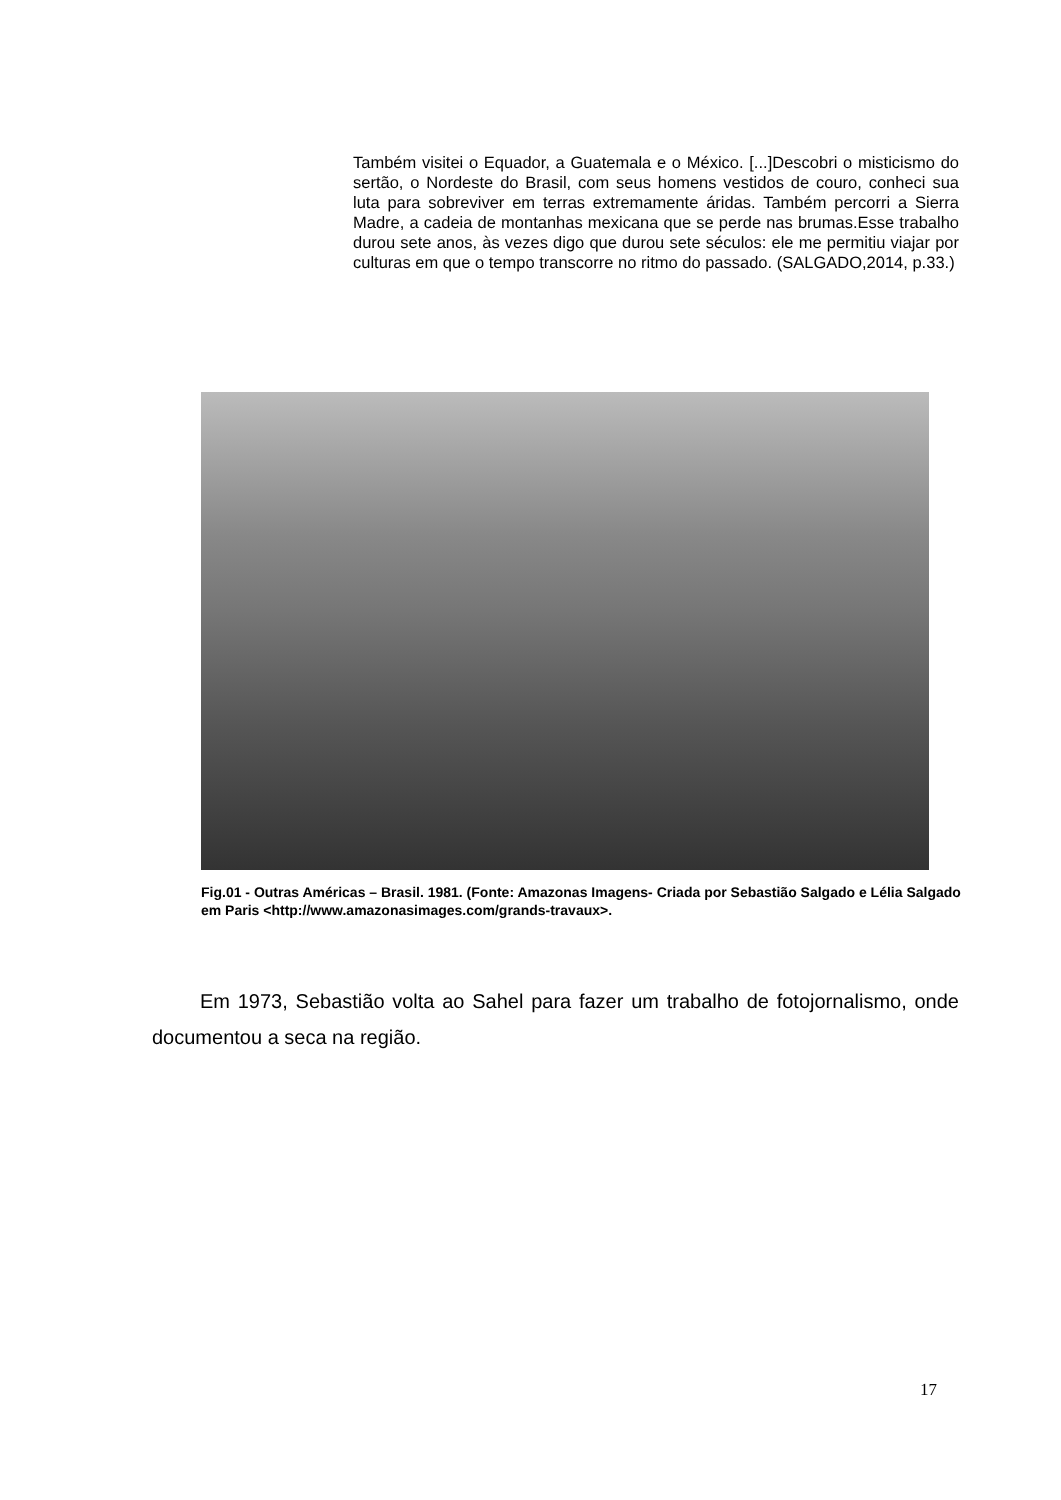Também visitei o Equador, a Guatemala e o México. [...]Descobri o misticismo do sertão, o Nordeste do Brasil, com seus homens vestidos de couro, conheci sua luta para sobreviver em terras extremamente áridas. Também percorri a Sierra Madre, a cadeia de montanhas mexicana que se perde nas brumas.Esse trabalho durou sete anos, às vezes digo que durou sete séculos: ele me permitiu viajar por culturas em que o tempo transcorre no ritmo do passado. (SALGADO,2014, p.33.)
Fig.01 - Outras Américas – Brasil. 1981. (Fonte: Amazonas Imagens- Criada por Sebastião Salgado e Lélia Salgado em Paris <http://www.amazonasimages.com/grands-travaux>.
Em 1973, Sebastião volta ao Sahel para fazer um trabalho de fotojornalismo, onde documentou a seca na região.
17